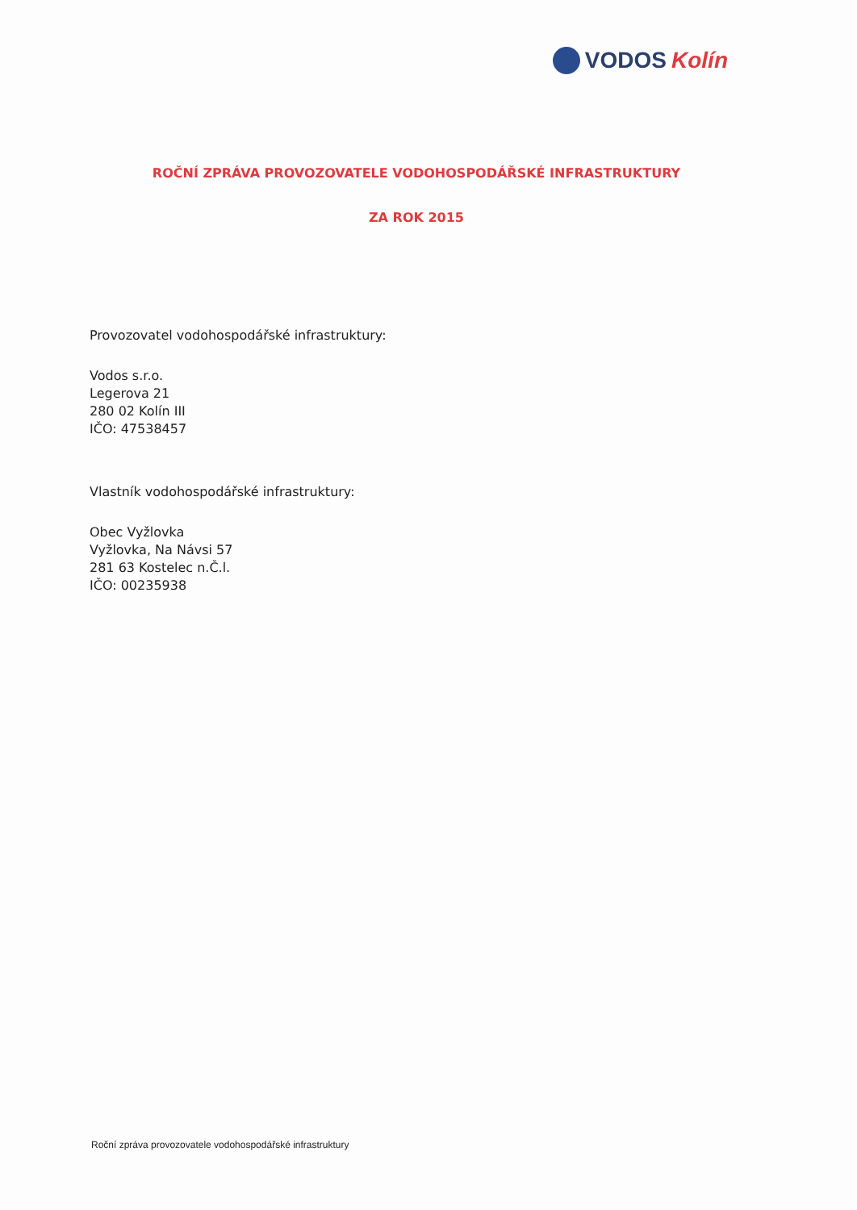VODOS Kolín
ROČNÍ ZPRÁVA PROVOZOVATELE VODOHOSPODÁŘSKÉ INFRASTRUKTURY
ZA ROK 2015
Provozovatel vodohospodářské infrastruktury:
Vodos s.r.o.
Legerova 21
280 02 Kolín III
IČO: 47538457
Vlastník vodohospodářské infrastruktury:
Obec Vyžlovka
Vyžlovka, Na Návsi 57
281 63 Kostelec n.Č.l.
IČO: 00235938
Roční zpráva provozovatele vodohospodářské infrastruktury